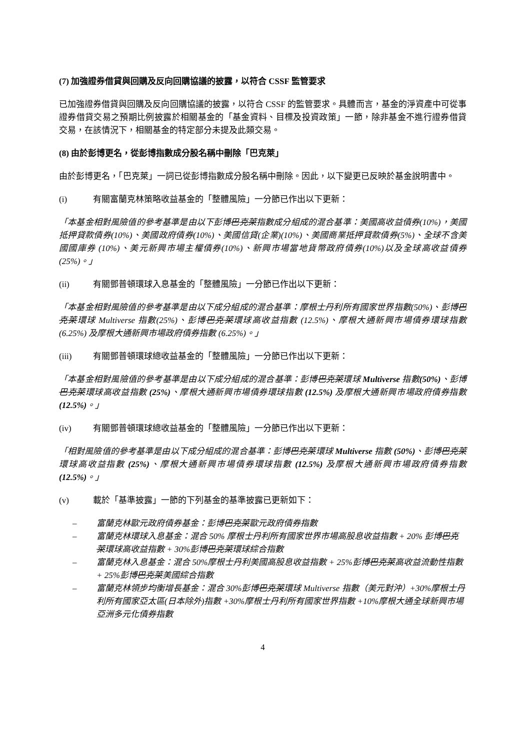(7) 加強證券借貸與回購及反向回購協議的披露，以符合 CSSF 監管要求
已加強證券借貸與回購及反向回購協議的披露，以符合 CSSF 的監管要求。具體而言，基金的淨資產中可從事證券借貸交易之預期比例披露於相關基金的「基金資料、目標及投資政策」一節，除非基金不進行證券借貸交易，在該情況下，相關基金的特定部分未提及此類交易。
(8) 由於彭博更名，從彭博指數成分股名稱中刪除「巴克萊」
由於彭博更名，「巴克萊」一詞已從彭博指數成分股名稱中刪除。因此，以下變更已反映於基金說明書中。
(i) 有關富蘭克林策略收益基金的「整體風險」一分節已作出以下更新：
「本基金相對風險值的參考基準是由以下彭博巴克萊指數成分組成的混合基準：美國高收益債券(10%)，美國抵押貸款債券(10%)、美國政府債券(10%)、美國信貸(企業)(10%)、美國商業抵押貸款債券(5%)、全球不含美國國庫券 (10%)、美元新興市場主權債券(10%)、新興市場當地貨幣政府債券(10%)以及全球高收益債券(25%)。」
(ii) 有關鄧普頓環球入息基金的「整體風險」一分節已作出以下更新：
「本基金相對風險值的參考基準是由以下成分組成的混合基準：摩根士丹利所有國家世界指數(50%)、彭博巴克萊環球 Multiverse 指數(25%)、彭博巴克萊環球高收益指數 (12.5%)、摩根大通新興市場債券環球指數 (6.25%) 及摩根大通新興市場政府債券指數 (6.25%)。」
(iii) 有關鄧普頓環球總收益基金的「整體風險」一分節已作出以下更新：
「本基金相對風險值的參考基準是由以下成分組成的混合基準：彭博巴克萊環球 Multiverse 指數(50%)、彭博巴克萊環球高收益指數 (25%)、摩根大通新興市場債券環球指數 (12.5%) 及摩根大通新興市場政府債券指數 (12.5%)。」
(iv) 有關鄧普頓環球總收益基金的「整體風險」一分節已作出以下更新：
「相對風險值的參考基準是由以下成分組成的混合基準：彭博巴克萊環球 Multiverse 指數 (50%)、彭博巴克萊環球高收益指數 (25%)、摩根大通新興市場債券環球指數 (12.5%) 及摩根大通新興市場政府債券指數 (12.5%)。」
(v) 載於「基準披露」一節的下列基金的基準披露已更新如下：
– 富蘭克林歐元政府債券基金：彭博巴克萊歐元政府債券指數
– 富蘭克林環球入息基金：混合 50% 摩根士丹利所有國家世界市場高股息收益指數 + 20% 彭博巴克萊環球高收益指數 + 30%彭博巴克萊環球綜合指數
– 富蘭克林入息基金：混合 50%摩根士丹利美國高股息收益指數 + 25%彭博巴克萊高收益流動性指數+ 25%彭博巴克萊美國綜合指數
– 富蘭克林領步均衡增長基金：混合 30%彭博巴克萊環球 Multiverse 指數（美元對沖）+30%摩根士丹利所有國家亞太區(日本除外)指數 +30%摩根士丹利所有國家世界指數 +10%摩根大通全球新興市場亞洲多元化債券指數
4